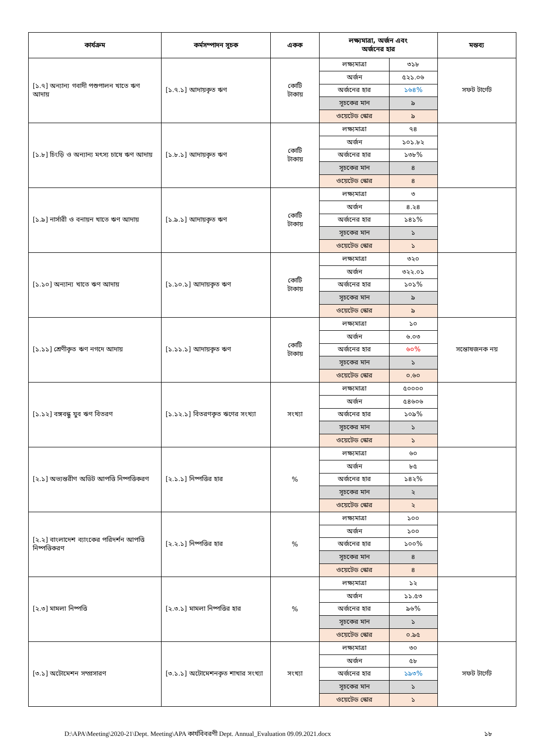| কার্যক্রম | কর্মসম্পাদন সূচক | একক | লক্ষ্যমাত্রা, অর্জন এবং অর্জনের হার | | মন্তব্য |
| --- | --- | --- | --- | --- | --- |
| [১.৭] অন্যান্য গবাদী পশুপালন খাতে ঋণ আদায় | [১.৭.১] আদায়কৃত ঋণ | কোটি টাকায় | লক্ষ্যমাত্রা | ৩১৮ | সফট টার্গেট |
| | | | অর্জন | ৫২১.০৬ | |
| | | | অর্জনের হার | ১৬৪% | |
| | | | সূচকের মান | ৯ | |
| | | | ওয়েটেড স্কোর | ৯ | |
| [১.৮] চিংড়ি ও অন্যান্য মৎস্য চাষে ঋণ আদায় | [১.৮.১] আদায়কৃত ঋণ | কোটি টাকায় | লক্ষ্যমাত্রা | ৭৪ | |
| | | | অর্জন | ১০১.৮২ | |
| | | | অর্জনের হার | ১৩৮% | |
| | | | সূচকের মান | ৪ | |
| | | | ওয়েটেড স্কোর | ৪ | |
| [১.৯] নার্সারী ও বনায়ন খাতে ঋণ আদায় | [১.৯.১] আদায়কৃত ঋণ | কোটি টাকায় | লক্ষ্যমাত্রা | ৩ | |
| | | | অর্জন | ৪.২৪ | |
| | | | অর্জনের হার | ১৪১% | |
| | | | সূচকের মান | ১ | |
| | | | ওয়েটেড স্কোর | ১ | |
| [১.১০] অন্যান্য খাতে ঋণ আদায় | [১.১০.১] আদায়কৃত ঋণ | কোটি টাকায় | লক্ষ্যমাত্রা | ৩২০ | |
| | | | অর্জন | ৩২২.০১ | |
| | | | অর্জনের হার | ১০১% | |
| | | | সূচকের মান | ৯ | |
| | | | ওয়েটেড স্কোর | ৯ | |
| [১.১১] শ্রেণীকৃত ঋণ নগদে আদায় | [১.১১.১] আদায়কৃত ঋণ | কোটি টাকায় | লক্ষ্যমাত্রা | ১০ | সন্তোষজনক নয় |
| | | | অর্জন | ৬.০৩ | |
| | | | অর্জনের হার | ৬০% | |
| | | | সূচকের মান | ১ | |
| | | | ওয়েটেড স্কোর | ০.৬০ | |
| [১.১২] বঙ্গবন্ধু যুব ঋণ বিতরণ | [১.১২.১] বিতরণকৃত ঋণের সংখ্যা | সংখ্যা | লক্ষ্যমাত্রা | ৫০০০০ | |
| | | | অর্জন | ৫৪৬০৬ | |
| | | | অর্জনের হার | ১০৯% | |
| | | | সূচকের মান | ১ | |
| | | | ওয়েটেড স্কোর | ১ | |
| [২.১] অভ্যন্তরীণ অডিট আপত্তি নিষ্পত্তিকরণ | [২.১.১] নিষ্পত্তির হার | % | লক্ষ্যমাত্রা | ৬০ | |
| | | | অর্জন | ৮৫ | |
| | | | অর্জনের হার | ১৪২% | |
| | | | সূচকের মান | ২ | |
| | | | ওয়েটেড স্কোর | ২ | |
| [২.২] বাংলাদেশ ব্যাংকের পরিদর্শন আপত্তি নিষ্পত্তিকরণ | [২.২.১] নিষ্পত্তির হার | % | লক্ষ্যমাত্রা | ১০০ | |
| | | | অর্জন | ১০০ | |
| | | | অর্জনের হার | ১০০% | |
| | | | সূচকের মান | ৪ | |
| | | | ওয়েটেড স্কোর | ৪ | |
| [২.৩] মামলা নিষ্পত্তি | [২.৩.১] মামলা নিষ্পত্তির হার | % | লক্ষ্যমাত্রা | ১২ | |
| | | | অর্জন | ১১.৫৩ | |
| | | | অর্জনের হার | ৯৬% | |
| | | | সূচকের মান | ১ | |
| | | | ওয়েটেড স্কোর | ০.৯৫ | |
| [৩.১] অটোমেশন সম্প্রসারণ | [৩.১.১] অটোমেশনকৃত শাখার সংখ্যা | সংখ্যা | লক্ষ্যমাত্রা | ৩০ | সফট টার্গেট |
| | | | অর্জন | ৫৮ | |
| | | | অর্জনের হার | ১৯৩% | |
| | | | সূচকের মান | ১ | |
| | | | ওয়েটেড স্কোর | ১ | |
D:\APA\Meeting\2020-21\Dept. Meeting\APA কার্যবিবরণী Dept. Annual_Evaluation 09.09.2021.docx ১৮